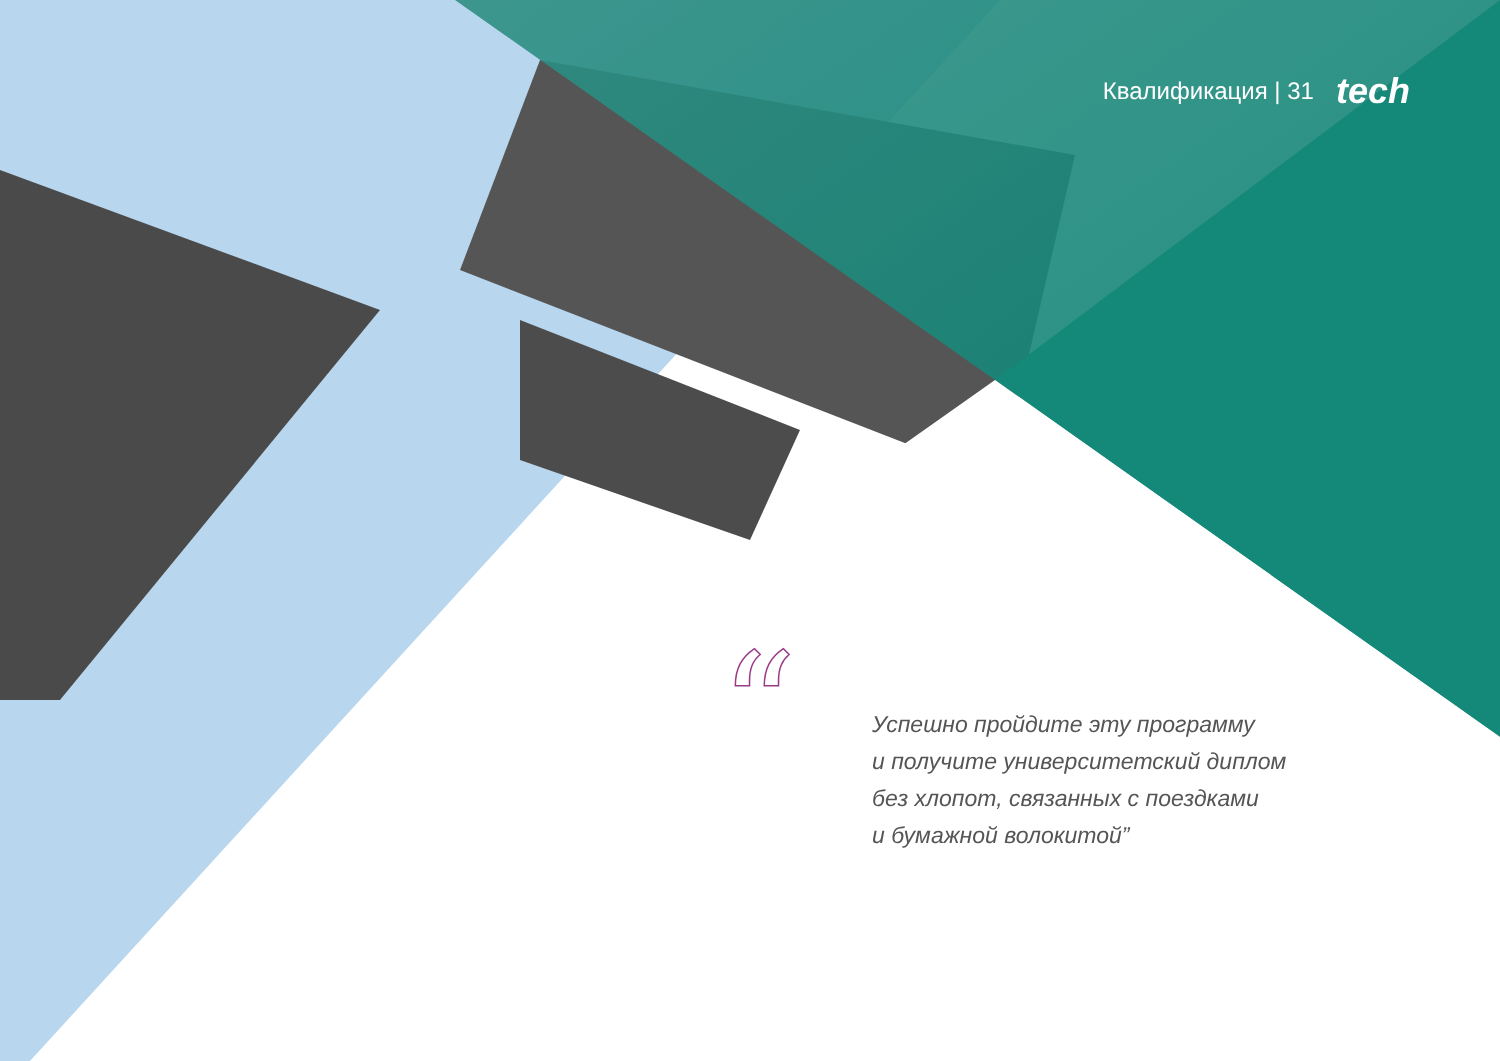“
Квалификация | 31 tech
Успешно пройдите эту программу
и получите университетский диплом
без хлопот, связанных с поездками
и бумажной волокитой”